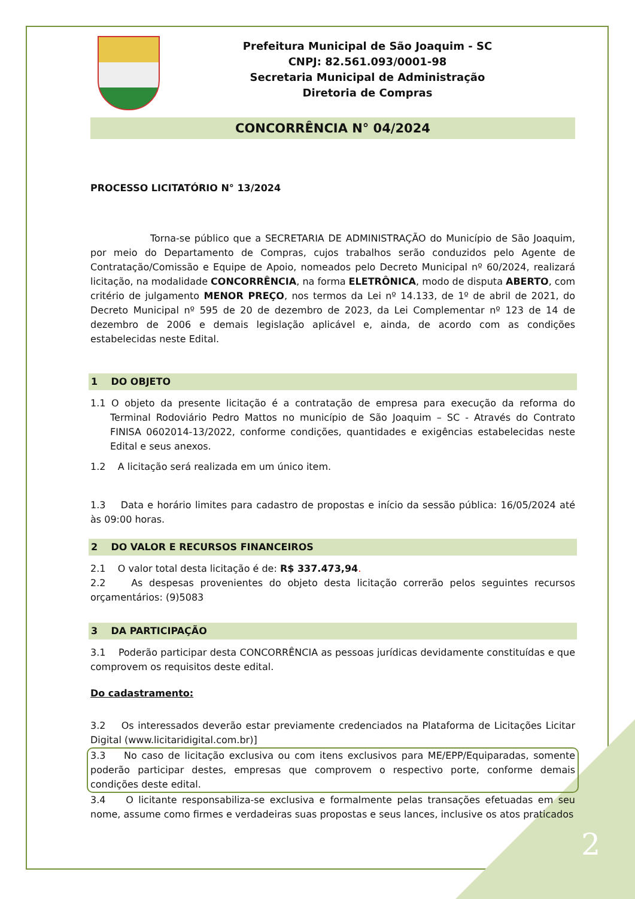Prefeitura Municipal de São Joaquim - SC
CNPJ: 82.561.093/0001-98
Secretaria Municipal de Administração
Diretoria de Compras
CONCORRÊNCIA N° 04/2024
PROCESSO LICITATÓRIO N° 13/2024
Torna-se público que a SECRETARIA DE ADMINISTRAÇÃO do Município de São Joaquim, por meio do Departamento de Compras, cujos trabalhos serão conduzidos pelo Agente de Contratação/Comissão e Equipe de Apoio, nomeados pelo Decreto Municipal nº 60/2024, realizará licitação, na modalidade CONCORRÊNCIA, na forma ELETRÔNICA, modo de disputa ABERTO, com critério de julgamento MENOR PREÇO, nos termos da Lei nº 14.133, de 1º de abril de 2021, do Decreto Municipal nº 595 de 20 de dezembro de 2023, da Lei Complementar nº 123 de 14 de dezembro de 2006 e demais legislação aplicável e, ainda, de acordo com as condições estabelecidas neste Edital.
1 DO OBJETO
1.1 O objeto da presente licitação é a contratação de empresa para execução da reforma do Terminal Rodoviário Pedro Mattos no município de São Joaquim – SC - Através do Contrato FINISA 0602014-13/2022, conforme condições, quantidades e exigências estabelecidas neste Edital e seus anexos.
1.2 A licitação será realizada em um único item.
1.3 Data e horário limites para cadastro de propostas e início da sessão pública: 16/05/2024 até às 09:00 horas.
2 DO VALOR E RECURSOS FINANCEIROS
2.1 O valor total desta licitação é de: R$ 337.473,94.
2.2 As despesas provenientes do objeto desta licitação correrão pelos seguintes recursos orçamentários: (9)5083
3 DA PARTICIPAÇÃO
3.1 Poderão participar desta CONCORRÊNCIA as pessoas jurídicas devidamente constituídas e que comprovem os requisitos deste edital.
Do cadastramento:
3.2 Os interessados deverão estar previamente credenciados na Plataforma de Licitações Licitar Digital (www.licitaridigital.com.br)]
3.3 No caso de licitação exclusiva ou com itens exclusivos para ME/EPP/Equiparadas, somente poderão participar destes, empresas que comprovem o respectivo porte, conforme demais condições deste edital.
3.4 O licitante responsabiliza-se exclusiva e formalmente pelas transações efetuadas em seu nome, assume como firmes e verdadeiras suas propostas e seus lances, inclusive os atos praticados
2